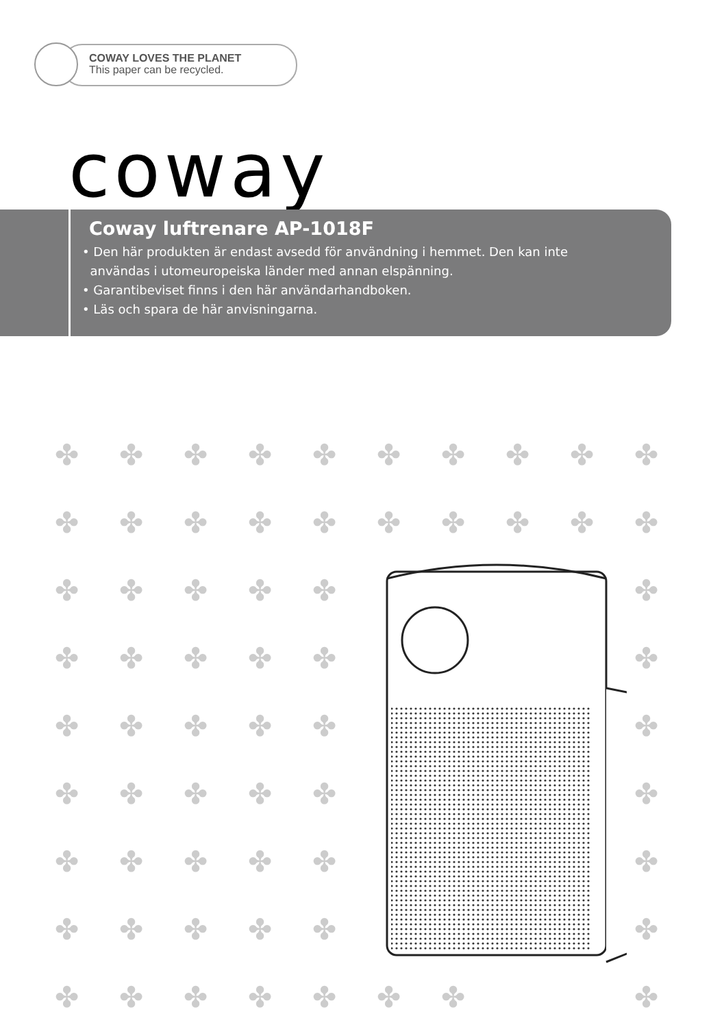COWAY LOVES THE PLANET
This paper can be recycled.
coway
Coway luftrenare AP-1018F
• Den här produkten är endast avsedd för användning i hemmet. Den kan inte
användas i utomeuropeiska länder med annan elspänning.
• Garantibeviset finns i den här användarhandboken.
• Läs och spara de här anvisningarna.
✤ ✤ ✤ ✤ ✤ ✤ ✤ ✤ ✤ ✤ ✤ ✤ ✤ ✤ ✤ ✤ ✤ ✤ ✤ ✤ ✤ ✤ ✤ ✤ ✤ ✤ ✤ ✤ ✤ ✤ ✤ ✤ ✤ ✤ ✤ ✤ ✤ ✤ ✤ ✤ ✤ ✤ ✤ ✤ ✤ ✤ ✤ ✤ ✤ ✤ ✤ ✤ ✤ ✤ ✤ ✤ ✤ ✤ ✤ ✤ ✤ ✤ ✤ ✤